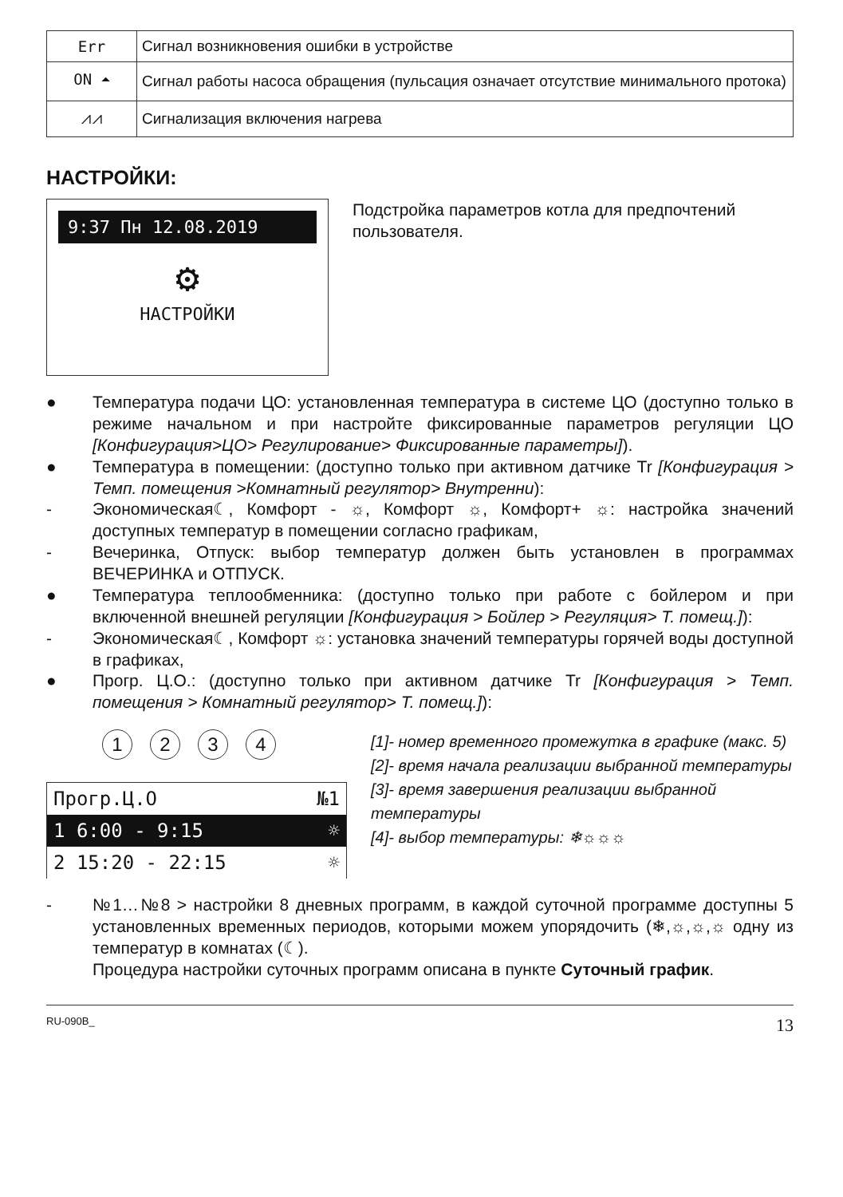| Err | Сигнал возникновения ошибки в устройстве |
| ON ⏶ | Сигнал работы насоса обращения (пульсация означает отсутствие минимального протока) |
| ⩘⩘ | Сигнализация включения нагрева |
НАСТРОЙКИ:
9:37 Пн 12.08.2019
⚙
НАСТРОЙКИ
Подстройка параметров котла для предпочтений пользователя.
● Температура подачи ЦО: установленная температура в системе ЦО (доступно только в режиме начальном и при настройте фиксированные параметров регуляции ЦО [Конфигурация>ЦО> Регулирование> Фиксированные параметры]).
● Температура в помещении: (доступно только при активном датчике Tr [Конфигурация > Темп. помещения >Комнатный регулятор> Внутренни):
- Экономическая☾, Комфорт - ☼, Комфорт ☼, Комфорт+ ☼: настройка значений доступных температур в помещении согласно графикам,
- Вечеринка, Отпуск: выбор температур должен быть установлен в программах ВЕЧЕРИНКА и ОТПУСК.
● Температура теплообменника: (доступно только при работе с бойлером и при включенной внешней регуляции [Конфигурация > Бойлер > Регуляция> Т. помещ.]):
- Экономическая☾, Комфорт ☼: установка значений температуры горячей воды доступной в графиках,
● Прогр. Ц.О.: (доступно только при активном датчике Tr [Конфигурация > Темп. помещения > Комнатный регулятор> Т. помещ.]):
1 2 3 4
Прогр.Ц.О №1
1 6:00 - 9:15 ☼
2 15:20 - 22:15 ☼
[1]- номер временного промежутка в графике (макс. 5)
[2]- время начала реализации выбранной температуры
[3]- время завершения реализации выбранной температуры
[4]- выбор температуры: ❄☼☼☼
- №1…№8 > настройки 8 дневных программ, в каждой суточной программе доступны 5 установленных временных периодов, которыми можем упорядочить (❄,☼,☼,☼ одну из температур в комнатах (☾).
Процедура настройки суточных программ описана в пункте Суточный график.
RU-090B_ 13